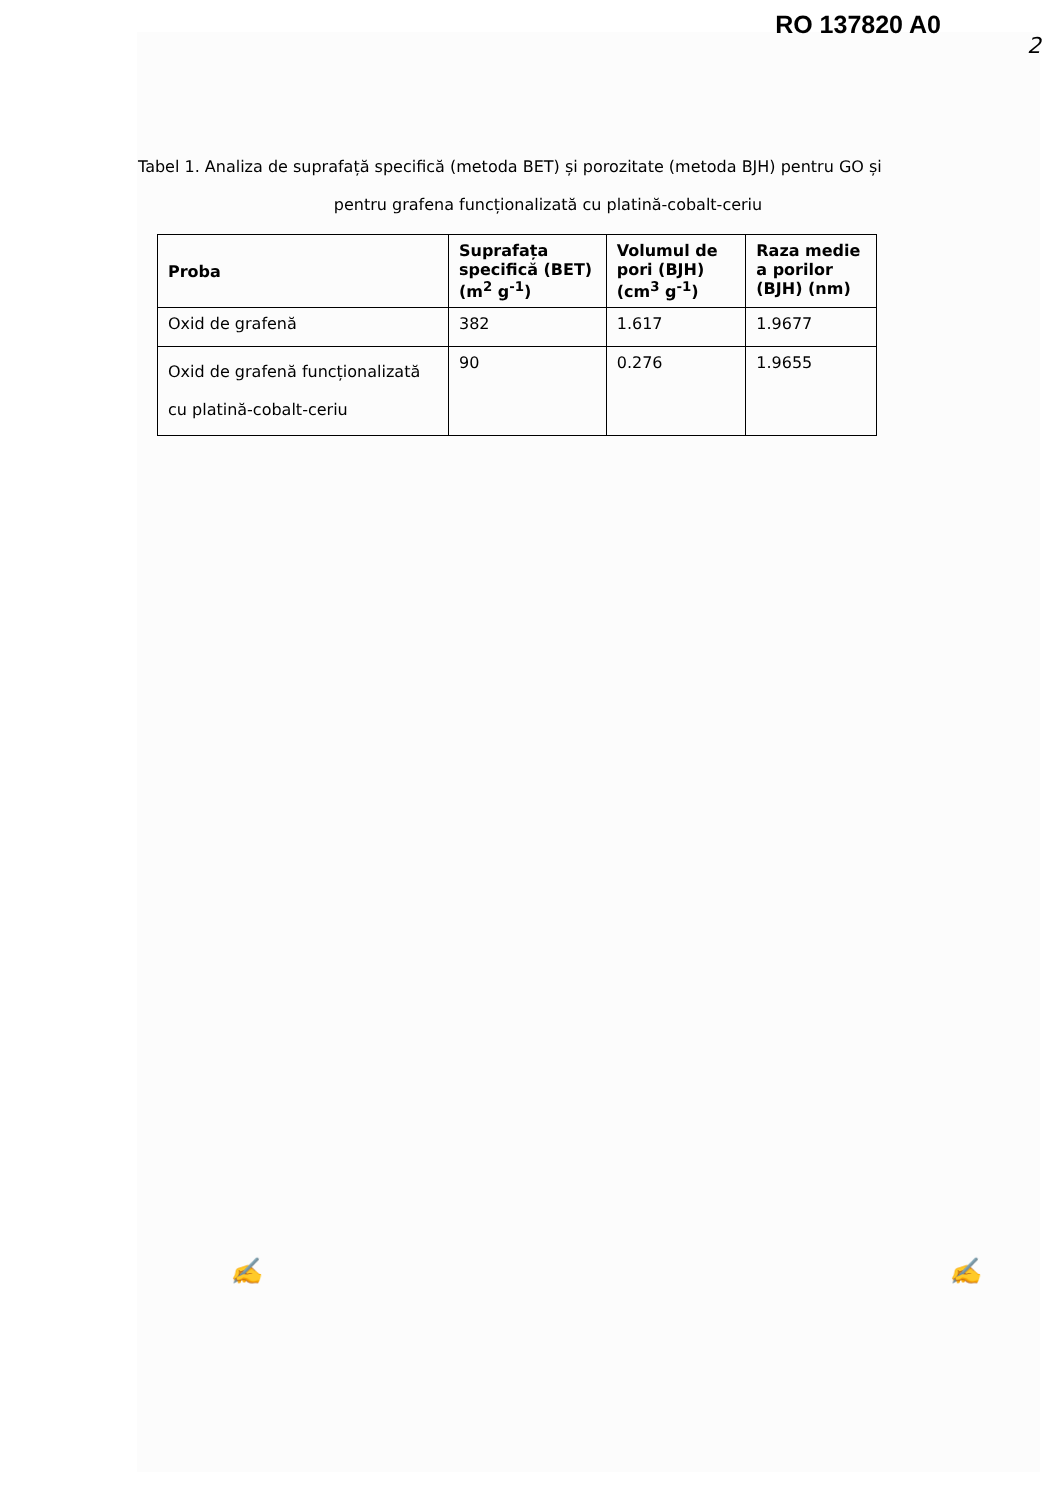RO 137820 A0
2
Tabel 1. Analiza de suprafață specifică (metoda BET) și porozitate (metoda BJH) pentru GO și
pentru grafena funcționalizată cu platină-cobalt-ceriu
| Proba | Suprafața specifică (BET) (m<sup>2</sup> g<sup>-1</sup>) | Volumul de pori (BJH) (cm<sup>3</sup> g<sup>-1</sup>) | Raza medie a porilor (BJH) (nm) |
| --- | --- | --- | --- |
| Oxid de grafenă | 382 | 1.617 | 1.9677 |
| Oxid de grafenă funcționalizată cu platină-cobalt-ceriu | 90 | 0.276 | 1.9655 |
✍ ✍